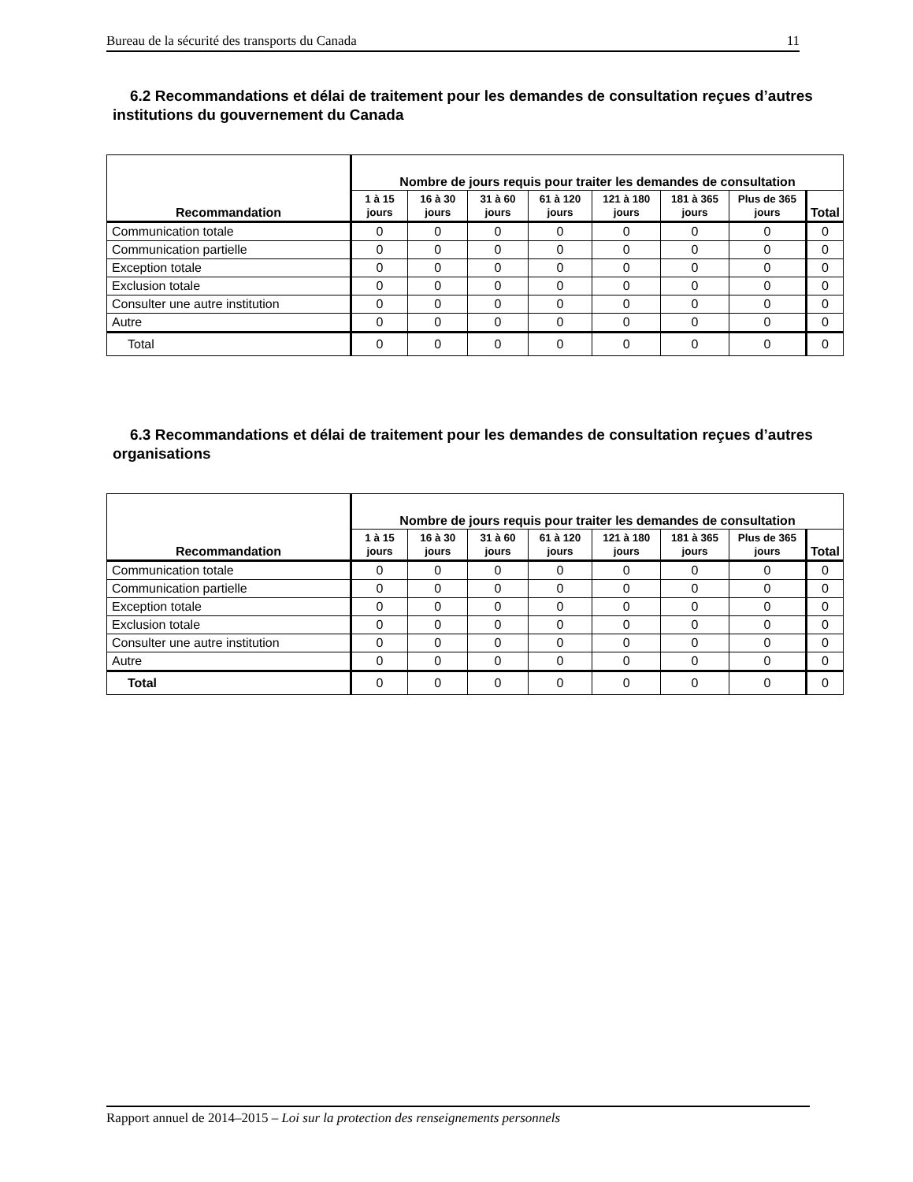Bureau de la sécurité des transports du Canada 11
6.2 Recommandations et délai de traitement pour les demandes de consultation reçues d’autres institutions du gouvernement du Canada
| Recommandation | Nombre de jours requis pour traiter les demandes de consultation | | | | | | | |
| --- | --- | --- | --- | --- | --- | --- | --- | --- |
| | 1 à 15 jours | 16 à 30 jours | 31 à 60 jours | 61 à 120 jours | 121 à 180 jours | 181 à 365 jours | Plus de 365 jours | Total |
| Communication totale | 0 | 0 | 0 | 0 | 0 | 0 | 0 | 0 |
| Communication partielle | 0 | 0 | 0 | 0 | 0 | 0 | 0 | 0 |
| Exception totale | 0 | 0 | 0 | 0 | 0 | 0 | 0 | 0 |
| Exclusion totale | 0 | 0 | 0 | 0 | 0 | 0 | 0 | 0 |
| Consulter une autre institution | 0 | 0 | 0 | 0 | 0 | 0 | 0 | 0 |
| Autre | 0 | 0 | 0 | 0 | 0 | 0 | 0 | 0 |
| Total | 0 | 0 | 0 | 0 | 0 | 0 | 0 | 0 |
6.3 Recommandations et délai de traitement pour les demandes de consultation reçues d’autres organisations
| Recommandation | Nombre de jours requis pour traiter les demandes de consultation | | | | | | | |
| --- | --- | --- | --- | --- | --- | --- | --- | --- |
| | 1 à 15 jours | 16 à 30 jours | 31 à 60 jours | 61 à 120 jours | 121 à 180 jours | 181 à 365 jours | Plus de 365 jours | Total |
| Communication totale | 0 | 0 | 0 | 0 | 0 | 0 | 0 | 0 |
| Communication partielle | 0 | 0 | 0 | 0 | 0 | 0 | 0 | 0 |
| Exception totale | 0 | 0 | 0 | 0 | 0 | 0 | 0 | 0 |
| Exclusion totale | 0 | 0 | 0 | 0 | 0 | 0 | 0 | 0 |
| Consulter une autre institution | 0 | 0 | 0 | 0 | 0 | 0 | 0 | 0 |
| Autre | 0 | 0 | 0 | 0 | 0 | 0 | 0 | 0 |
| Total | 0 | 0 | 0 | 0 | 0 | 0 | 0 | 0 |
Rapport annuel de 2014–2015 – Loi sur la protection des renseignements personnels